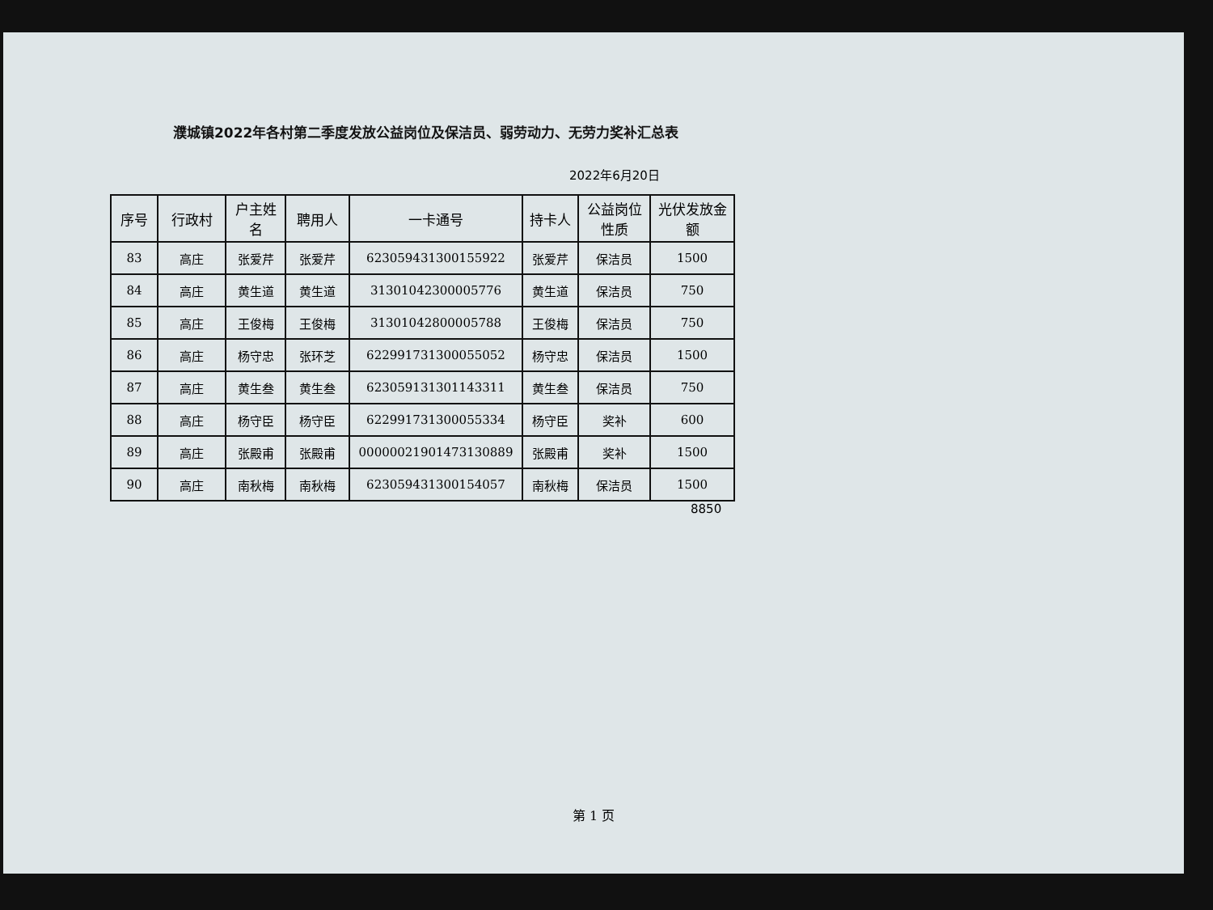濮城镇2022年各村第二季度发放公益岗位及保洁员、弱劳动力、无劳力奖补汇总表
2022年6月20日
| 序号 | 行政村 | 户主姓名 | 聘用人 | 一卡通号 | 持卡人 | 公益岗位性质 | 光伏发放金额 |
| --- | --- | --- | --- | --- | --- | --- | --- |
| 83 | 高庄 | 张爱芹 | 张爱芹 | 623059431300155922 | 张爱芹 | 保洁员 | 1500 |
| 84 | 高庄 | 黄生道 | 黄生道 | 31301042300005776 | 黄生道 | 保洁员 | 750 |
| 85 | 高庄 | 王俊梅 | 王俊梅 | 31301042800005788 | 王俊梅 | 保洁员 | 750 |
| 86 | 高庄 | 杨守忠 | 张环芝 | 622991731300055052 | 杨守忠 | 保洁员 | 1500 |
| 87 | 高庄 | 黄生叁 | 黄生叁 | 623059131301143311 | 黄生叁 | 保洁员 | 750 |
| 88 | 高庄 | 杨守臣 | 杨守臣 | 622991731300055334 | 杨守臣 | 奖补 | 600 |
| 89 | 高庄 | 张殿甫 | 张殿甫 | 00000021901473130889 | 张殿甫 | 奖补 | 1500 |
| 90 | 高庄 | 南秋梅 | 南秋梅 | 623059431300154057 | 南秋梅 | 保洁员 | 1500 |
8850
第 1 页